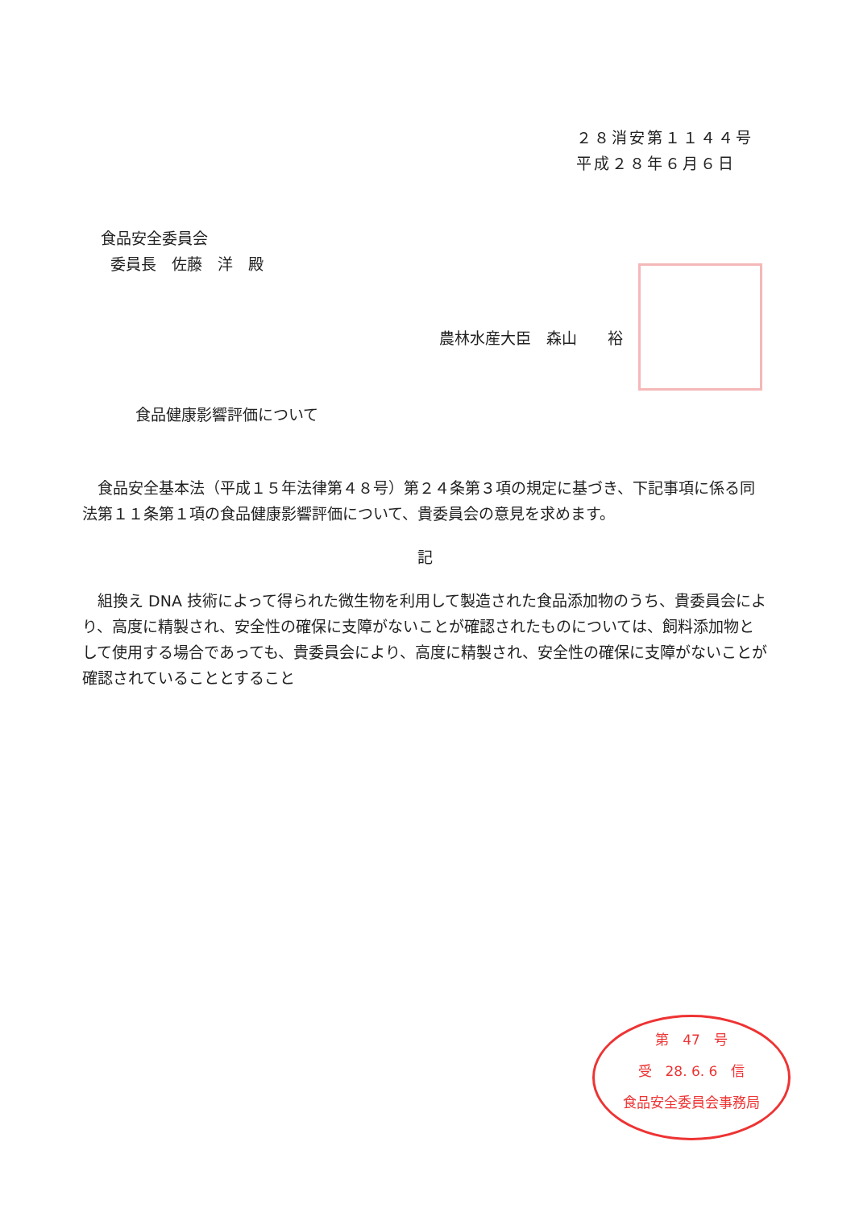２８消安第１１４４号
平成２８年６月６日
食品安全委員会
委員長　佐藤　洋　殿
農林水産大臣　森山　　裕
食品健康影響評価について
　食品安全基本法（平成１５年法律第４８号）第２４条第３項の規定に基づき、下記事項に係る同法第１１条第１項の食品健康影響評価について、貴委員会の意見を求めます。
記
　組換え DNA 技術によって得られた微生物を利用して製造された食品添加物のうち、貴委員会により、高度に精製され、安全性の確保に支障がないことが確認されたものについては、飼料添加物として使用する場合であっても、貴委員会により、高度に精製され、安全性の確保に支障がないことが確認されていることとすること
第　47　号
受　28. 6. 6　信
食品安全委員会事務局